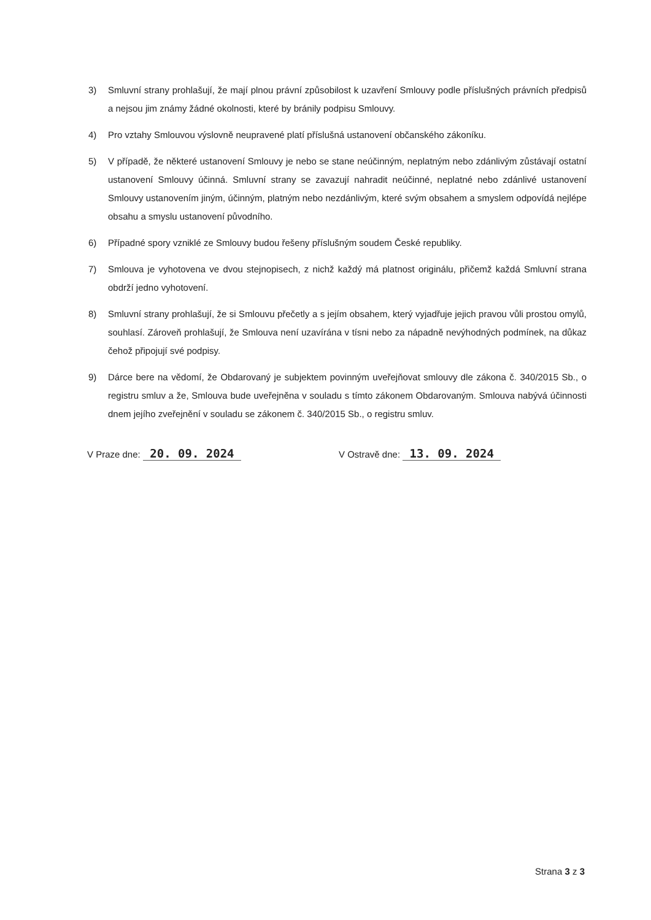3) Smluvní strany prohlašují, že mají plnou právní způsobilost k uzavření Smlouvy podle příslušných právních předpisů a nejsou jim známy žádné okolnosti, které by bránily podpisu Smlouvy.
4) Pro vztahy Smlouvou výslovně neupravené platí příslušná ustanovení občanského zákoníku.
5) V případě, že některé ustanovení Smlouvy je nebo se stane neúčinným, neplatným nebo zdánlivým zůstávají ostatní ustanovení Smlouvy účinná. Smluvní strany se zavazují nahradit neúčinné, neplatné nebo zdánlivé ustanovení Smlouvy ustanovením jiným, účinným, platným nebo nezdánlivým, které svým obsahem a smyslem odpovídá nejlépe obsahu a smyslu ustanovení původního.
6) Případné spory vzniklé ze Smlouvy budou řešeny příslušným soudem České republiky.
7) Smlouva je vyhotovena ve dvou stejnopisech, z nichž každý má platnost originálu, přičemž každá Smluvní strana obdrží jedno vyhotovení.
8) Smluvní strany prohlašují, že si Smlouvu přečetly a s jejím obsahem, který vyjadřuje jejich pravou vůli prostou omylů, souhlasí. Zároveň prohlašují, že Smlouva není uzavírána v tísni nebo za nápadně nevýhodných podmínek, na důkaz čehož připojují své podpisy.
9) Dárce bere na vědomí, že Obdarovaný je subjektem povinným uveřejňovat smlouvy dle zákona č. 340/2015 Sb., o registru smluv a že, Smlouva bude uveřejněna v souladu s tímto zákonem Obdarovaným. Smlouva nabývá účinnosti dnem jejího zveřejnění v souladu se zákonem č. 340/2015 Sb., o registru smluv.
V Praze dne: 20. 09. 2024
V Ostravě dne: 13. 09. 2024
Strana 3 z 3